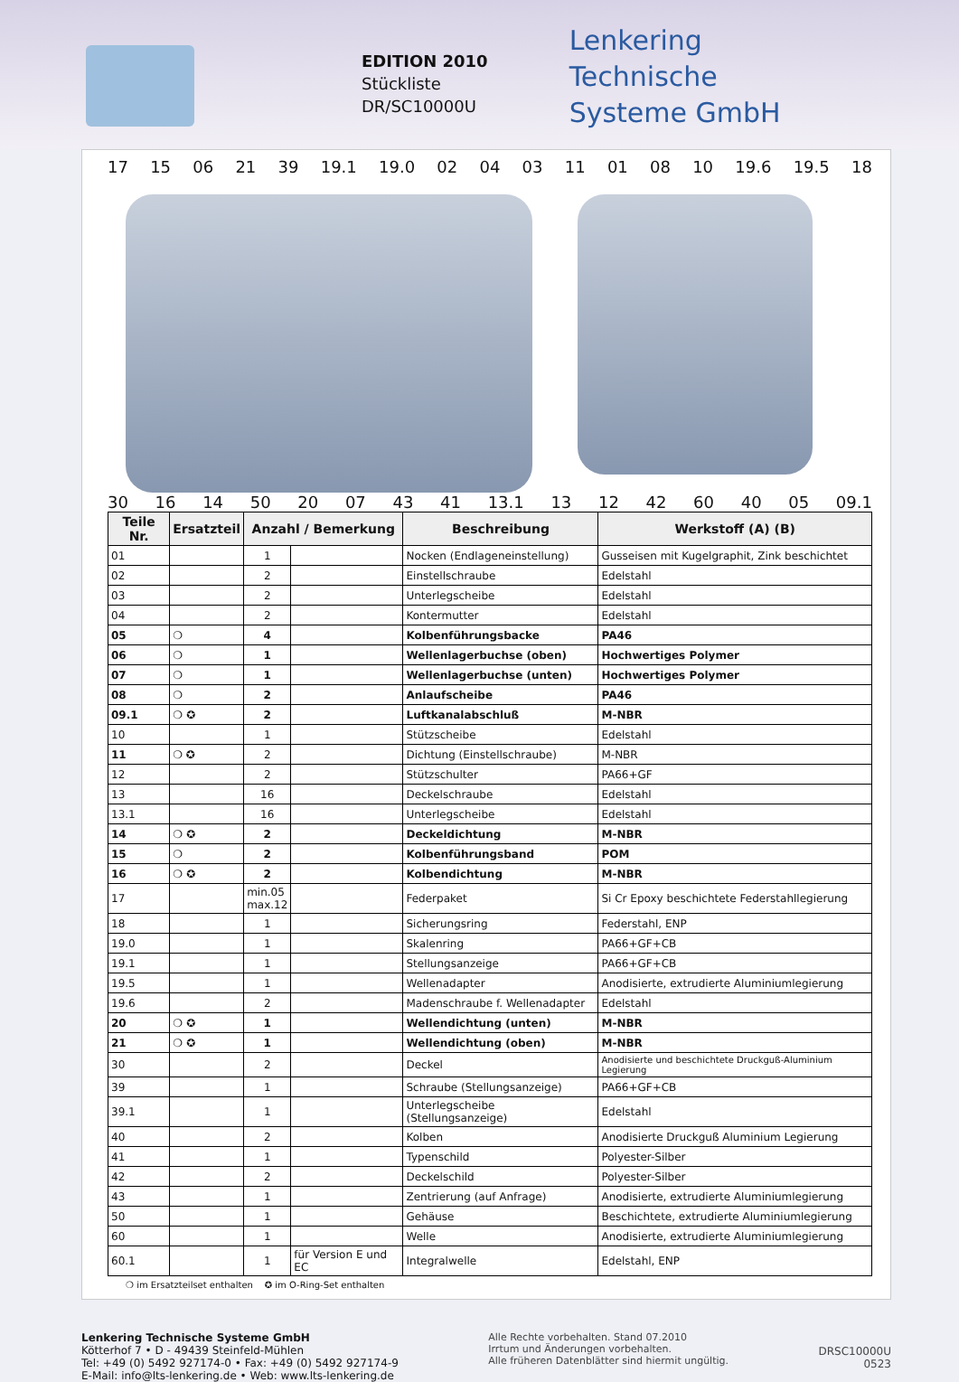EDITION 2010
Stückliste
DR/SC10000U
Lenkering
Technische
Systeme GmbH
17 15 06 21 39 19.1 19.0 02 04 03 11 01 08 10 19.6 19.5 18
30 16 14 50 20 07 43 41 13.1 13 12 42 60 40 05 09.1
| Teile Nr. | Ersatzteil | Anzahl / Bemerkung | | Beschreibung | Werkstoff (A) (B) |
| --- | --- | --- | --- | --- | --- |
| 01 | | 1 | | Nocken (Endlageneinstellung) | Gusseisen mit Kugelgraphit, Zink beschichtet |
| 02 | | 2 | | Einstellschraube | Edelstahl |
| 03 | | 2 | | Unterlegscheibe | Edelstahl |
| 04 | | 2 | | Kontermutter | Edelstahl |
| 05 | ❍ | 4 | | Kolbenführungsbacke | PA46 |
| 06 | ❍ | 1 | | Wellenlagerbuchse (oben) | Hochwertiges Polymer |
| 07 | ❍ | 1 | | Wellenlagerbuchse (unten) | Hochwertiges Polymer |
| 08 | ❍ | 2 | | Anlaufscheibe | PA46 |
| 09.1 | ❍ ✪ | 2 | | Luftkanalabschluß | M-NBR |
| 10 | | 1 | | Stützscheibe | Edelstahl |
| 11 | ❍ ✪ | 2 | | Dichtung (Einstellschraube) | M-NBR |
| 12 | | 2 | | Stützschulter | PA66+GF |
| 13 | | 16 | | Deckelschraube | Edelstahl |
| 13.1 | | 16 | | Unterlegscheibe | Edelstahl |
| 14 | ❍ ✪ | 2 | | Deckeldichtung | M-NBR |
| 15 | ❍ | 2 | | Kolbenführungsband | POM |
| 16 | ❍ ✪ | 2 | | Kolbendichtung | M-NBR |
| 17 | | min.05 max.12 | | Federpaket | Si Cr Epoxy beschichtete Federstahllegierung |
| 18 | | 1 | | Sicherungsring | Federstahl, ENP |
| 19.0 | | 1 | | Skalenring | PA66+GF+CB |
| 19.1 | | 1 | | Stellungsanzeige | PA66+GF+CB |
| 19.5 | | 1 | | Wellenadapter | Anodisierte, extrudierte Aluminiumlegierung |
| 19.6 | | 2 | | Madenschraube f. Wellenadapter | Edelstahl |
| 20 | ❍ ✪ | 1 | | Wellendichtung (unten) | M-NBR |
| 21 | ❍ ✪ | 1 | | Wellendichtung (oben) | M-NBR |
| 30 | | 2 | | Deckel | Anodisierte und beschichtete Druckguß-Aluminium Legierung |
| 39 | | 1 | | Schraube (Stellungsanzeige) | PA66+GF+CB |
| 39.1 | | 1 | | Unterlegscheibe (Stellungsanzeige) | Edelstahl |
| 40 | | 2 | | Kolben | Anodisierte Druckguß Aluminium Legierung |
| 41 | | 1 | | Typenschild | Polyester-Silber |
| 42 | | 2 | | Deckelschild | Polyester-Silber |
| 43 | | 1 | | Zentrierung (auf Anfrage) | Anodisierte, extrudierte Aluminiumlegierung |
| 50 | | 1 | | Gehäuse | Beschichtete, extrudierte Aluminiumlegierung |
| 60 | | 1 | | Welle | Anodisierte, extrudierte Aluminiumlegierung |
| 60.1 | | 1 | für Version E und EC | Integralwelle | Edelstahl, ENP |
❍ im Ersatzteilset enthalten ✪ im O-Ring-Set enthalten
Lenkering Technische Systeme GmbH
Kötterhof 7 • D - 49439 Steinfeld-Mühlen
Tel: +49 (0) 5492 927174-0 • Fax: +49 (0) 5492 927174-9
E-Mail: info@lts-lenkering.de • Web: www.lts-lenkering.de
Alle Rechte vorbehalten. Stand 07.2010
Irrtum und Änderungen vorbehalten.
Alle früheren Datenblätter sind hiermit ungültig.
DRSC10000U
0523